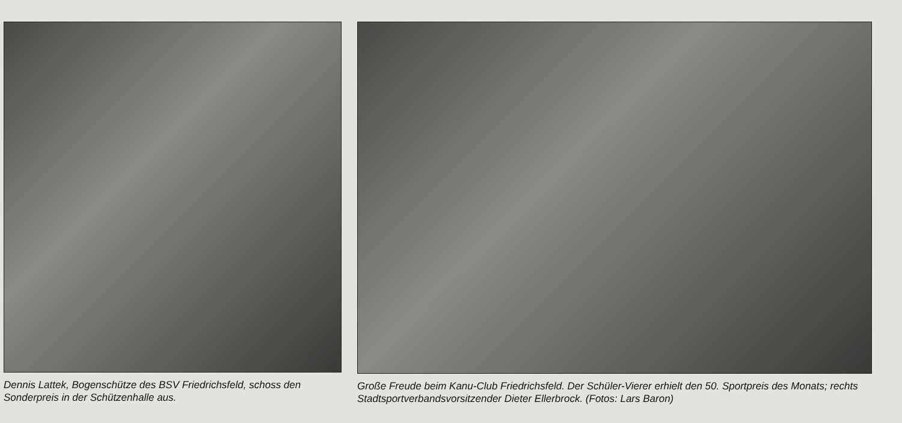Dennis Lattek, Bogenschütze des BSV Friedrichsfeld, schoss den Sonderpreis in der Schützenhalle aus.
Große Freude beim Kanu-Club Friedrichsfeld. Der Schüler-Vierer erhielt den 50. Sportpreis des Monats; rechts Stadtsportverbandsvorsitzender Dieter Ellerbrock. (Fotos: Lars Baron)